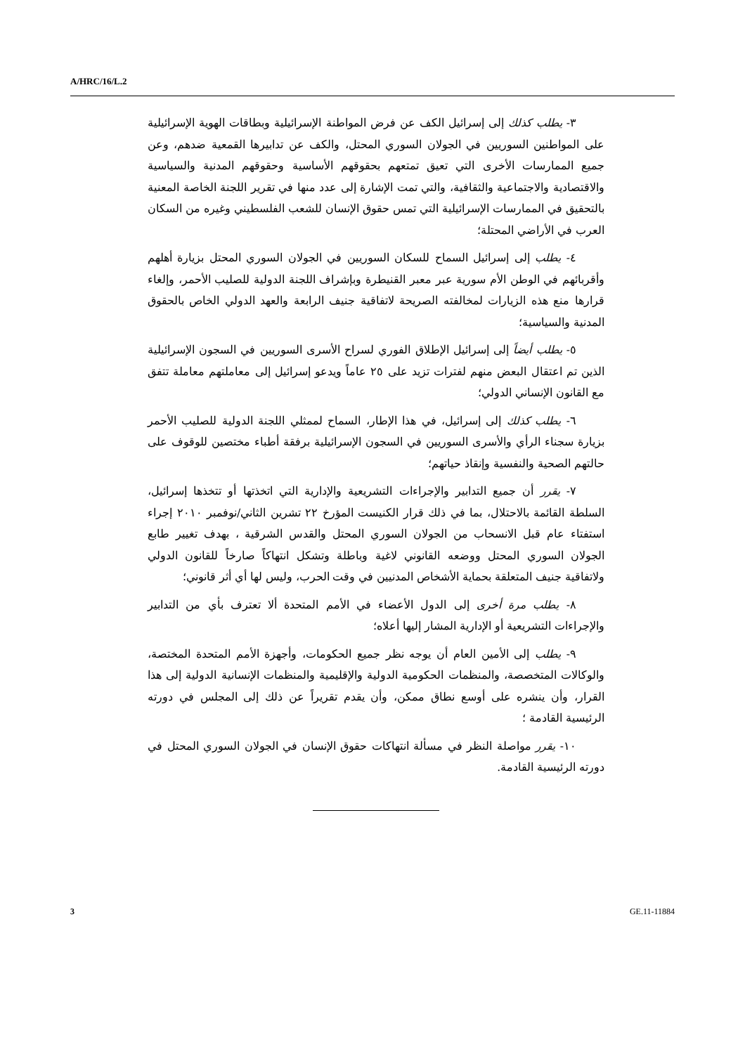A/HRC/16/L.2
٣- يطلب كذلك إلى إسرائيل الكف عن فرض المواطنة الإسرائيلية وبطاقات الهوية الإسرائيلية على المواطنين السوريين في الجولان السوري المحتل، والكف عن تدابيرها القمعية ضدهم، وعن جميع الممارسات الأخرى التي تعيق تمتعهم بحقوقهم الأساسية وحقوقهم المدنية والسياسية والاقتصادية والاجتماعية والثقافية، والتي تمت الإشارة إلى عدد منها في تقرير اللجنة الخاصة المعنية بالتحقيق في الممارسات الإسرائيلية التي تمس حقوق الإنسان للشعب الفلسطيني وغيره من السكان العرب في الأراضي المحتلة؛
٤- يطلب إلى إسرائيل السماح للسكان السوريين في الجولان السوري المحتل بزيارة أهلهم وأقربائهم في الوطن الأم سورية عبر معبر القنيطرة وبإشراف اللجنة الدولية للصليب الأحمر، وإلغاء قرارها منع هذه الزيارات لمخالفته الصريحة لاتفاقية جنيف الرابعة والعهد الدولي الخاص بالحقوق المدنية والسياسية؛
٥- يطلب أيضاً إلى إسرائيل الإطلاق الفوري لسراح الأسرى السوريين في السجون الإسرائيلية الذين تم اعتقال البعض منهم لفترات تزيد على ٢٥ عاماً ويدعو إسرائيل إلى معاملتهم معاملة تتفق مع القانون الإنساني الدولي؛
٦- يطلب كذلك إلى إسرائيل، في هذا الإطار، السماح لممثلي اللجنة الدولية للصليب الأحمر بزيارة سجناء الرأي والأسرى السوريين في السجون الإسرائيلية برفقة أطباء مختصين للوقوف على حالتهم الصحية والنفسية وإنقاذ حياتهم؛
٧- يقرر أن جميع التدابير والإجراءات التشريعية والإدارية التي اتخذتها أو تتخذها إسرائيل، السلطة القائمة بالاحتلال، بما في ذلك قرار الكنيست المؤرخ ٢٢ تشرين الثاني/نوفمبر ٢٠١٠ إجراء استفتاء عام قبل الانسحاب من الجولان السوري المحتل والقدس الشرقية ، بهدف تغيير طابع الجولان السوري المحتل ووضعه القانوني لاغية وباطلة وتشكل انتهاكاً صارخاً للقانون الدولي ولاتفاقية جنيف المتعلقة بحماية الأشخاص المدنيين في وقت الحرب، وليس لها أي أثر قانوني؛
٨- يطلب مرة أخرى إلى الدول الأعضاء في الأمم المتحدة ألا تعترف بأي من التدابير والإجراءات التشريعية أو الإدارية المشار إليها أعلاه؛
٩- يطلب إلى الأمين العام أن يوجه نظر جميع الحكومات، وأجهزة الأمم المتحدة المختصة، والوكالات المتخصصة، والمنظمات الحكومية الدولية والإقليمية والمنظمات الإنسانية الدولية إلى هذا القرار، وأن ينشره على أوسع نطاق ممكن، وأن يقدم تقريراً عن ذلك إلى المجلس في دورته الرئيسية القادمة ؛
١٠- يقرر مواصلة النظر في مسألة انتهاكات حقوق الإنسان في الجولان السوري المحتل في دورته الرئيسية القادمة.
3 GE.11-11884